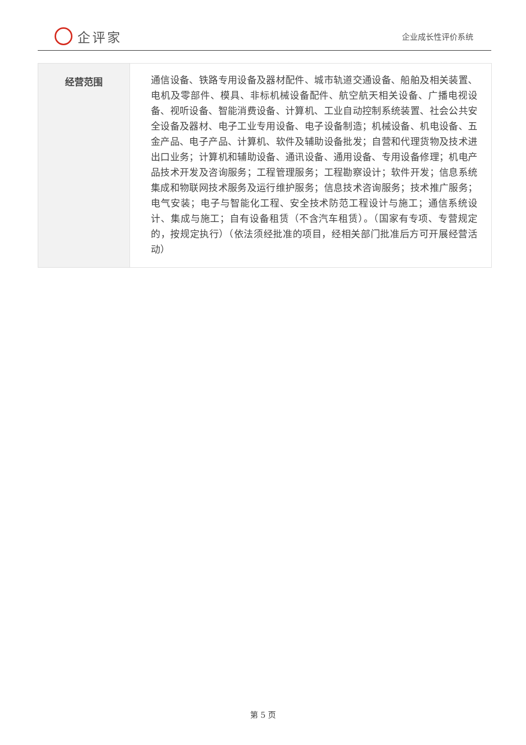企评家
企业成长性评价系统
| 经营范围 | 通信设备、铁路专用设备及器材配件、城市轨道交通设备、船舶及相关装置、电机及零部件、模具、非标机械设备配件、航空航天相关设备、广播电视设备、视听设备、智能消费设备、计算机、工业自动控制系统装置、社会公共安全设备及器材、电子工业专用设备、电子设备制造；机械设备、机电设备、五金产品、电子产品、计算机、软件及辅助设备批发；自营和代理货物及技术进出口业务；计算机和辅助设备、通讯设备、通用设备、专用设备修理；机电产品技术开发及咨询服务；工程管理服务；工程勘察设计；软件开发；信息系统集成和物联网技术服务及运行维护服务；信息技术咨询服务；技术推广服务；电气安装；电子与智能化工程、安全技术防范工程设计与施工；通信系统设计、集成与施工；自有设备租赁（不含汽车租赁）。（国家有专项、专营规定的，按规定执行）（依法须经批准的项目，经相关部门批准后方可开展经营活动） |
第 5 页